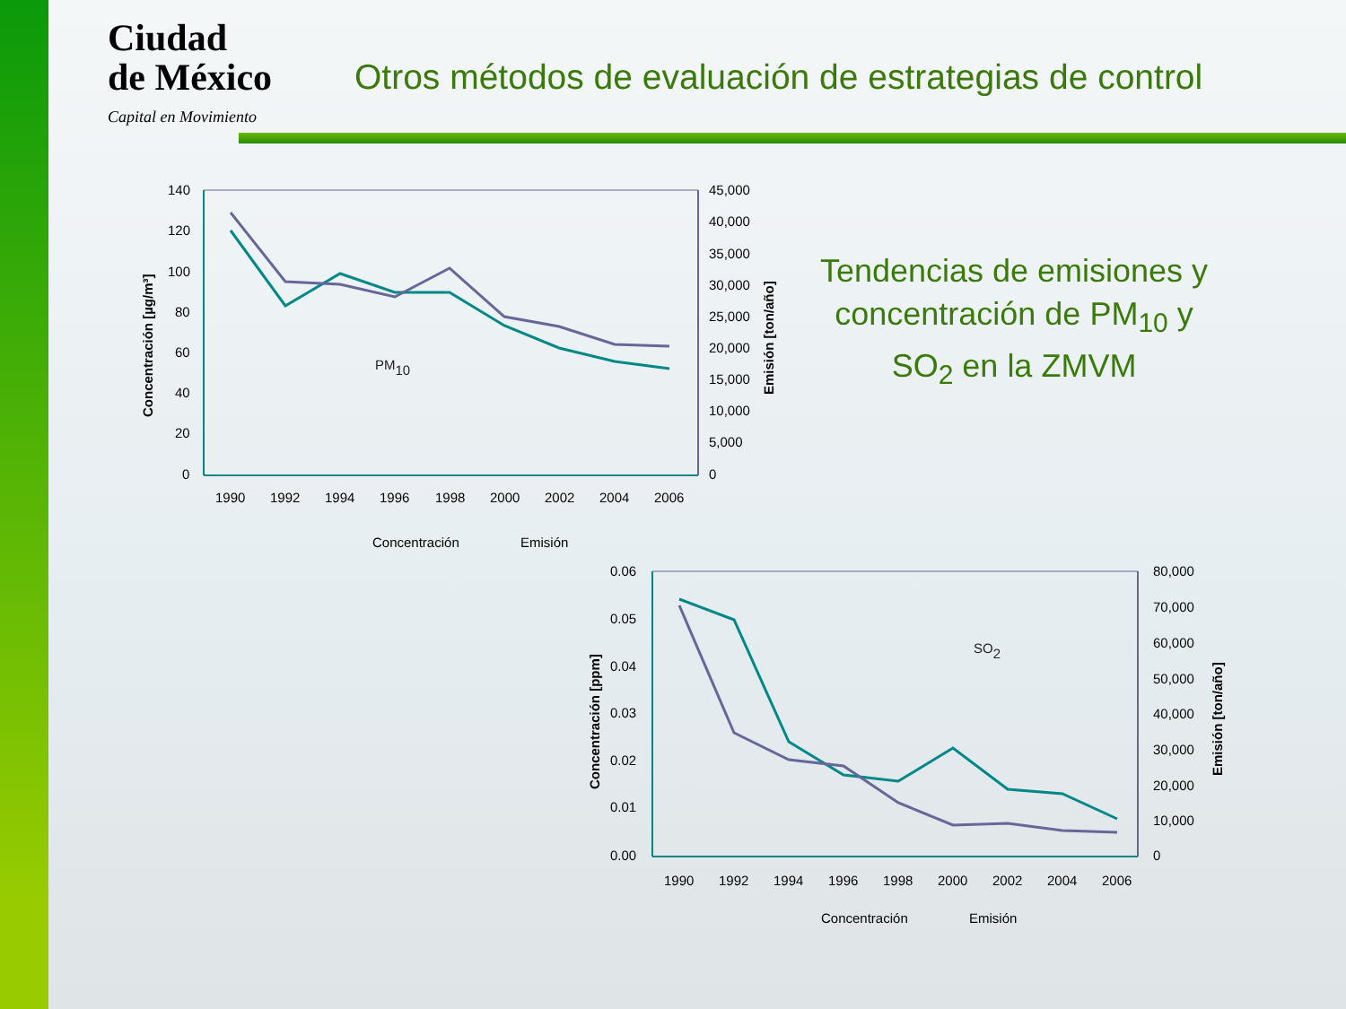Ciudad
de México
Capital en Movimiento
Otros métodos de evaluación de estrategias de control
Tendencias de emisiones y concentración de PM<sub>10</sub> y SO<sub>2</sub> en la ZMVM
140
120
100
80
60
40
20
0
45,000
40,000
35,000
30,000
25,000
20,000
15,000
10,000
5,000
0
1990
1992
1994
1996
1998
2000
2002
2004
2006
Concentración [µg/m³]
Emisión [ton/año]
PM10
Concentración
Emisión
0.06
0.05
0.04
0.03
0.02
0.01
0.00
80,000
70,000
60,000
50,000
40,000
30,000
20,000
10,000
0
1990
1992
1994
1996
1998
2000
2002
2004
2006
Concentración [ppm]
Emisión [ton/año]
SO2
Concentración
Emisión